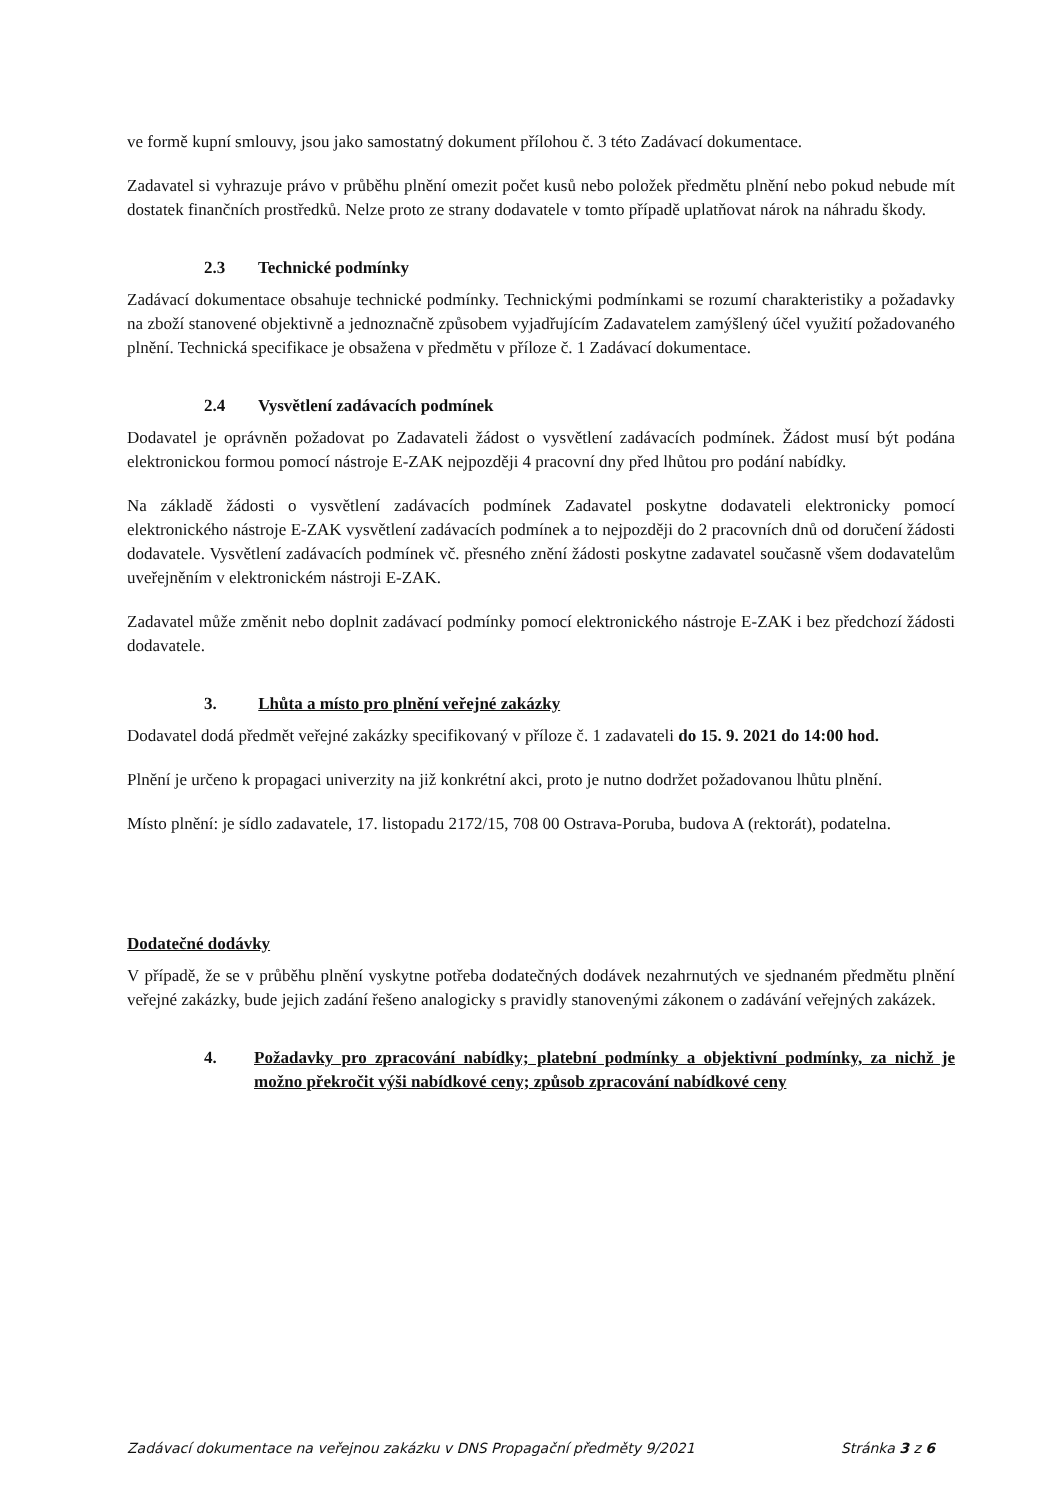ve formě kupní smlouvy, jsou jako samostatný dokument přílohou č. 3 této Zadávací dokumentace.
Zadavatel si vyhrazuje právo v průběhu plnění omezit počet kusů nebo položek předmětu plnění nebo pokud nebude mít dostatek finančních prostředků. Nelze proto ze strany dodavatele v tomto případě uplatňovat nárok na náhradu škody.
2.3 Technické podmínky
Zadávací dokumentace obsahuje technické podmínky. Technickými podmínkami se rozumí charakteristiky a požadavky na zboží stanovené objektivně a jednoznačně způsobem vyjadřujícím Zadavatelem zamýšlený účel využití požadovaného plnění. Technická specifikace je obsažena v předmětu v příloze č. 1 Zadávací dokumentace.
2.4 Vysvětlení zadávacích podmínek
Dodavatel je oprávněn požadovat po Zadavateli žádost o vysvětlení zadávacích podmínek. Žádost musí být podána elektronickou formou pomocí nástroje E-ZAK nejpozději 4 pracovní dny před lhůtou pro podání nabídky.
Na základě žádosti o vysvětlení zadávacích podmínek Zadavatel poskytne dodavateli elektronicky pomocí elektronického nástroje E-ZAK vysvětlení zadávacích podmínek a to nejpozději do 2 pracovních dnů od doručení žádosti dodavatele. Vysvětlení zadávacích podmínek vč. přesného znění žádosti poskytne zadavatel současně všem dodavatelům uveřejněním v elektronickém nástroji E-ZAK.
Zadavatel může změnit nebo doplnit zadávací podmínky pomocí elektronického nástroje E-ZAK i bez předchozí žádosti dodavatele.
3. Lhůta a místo pro plnění veřejné zakázky
Dodavatel dodá předmět veřejné zakázky specifikovaný v příloze č. 1 zadavateli do 15. 9. 2021 do 14:00 hod.
Plnění je určeno k propagaci univerzity na již konkrétní akci, proto je nutno dodržet požadovanou lhůtu plnění.
Místo plnění: je sídlo zadavatele, 17. listopadu 2172/15, 708 00 Ostrava-Poruba, budova A (rektorát), podatelna.
Dodatečné dodávky
V případě, že se v průběhu plnění vyskytne potřeba dodatečných dodávek nezahrnutých ve sjednaném předmětu plnění veřejné zakázky, bude jejich zadání řešeno analogicky s pravidly stanovenými zákonem o zadávání veřejných zakázek.
4. Požadavky pro zpracování nabídky; platební podmínky a objektivní podmínky, za nichž je možno překročit výši nabídkové ceny; způsob zpracování nabídkové ceny
Zadávací dokumentace na veřejnou zakázku v DNS Propagační předměty 9/2021 Stránka 3 z 6